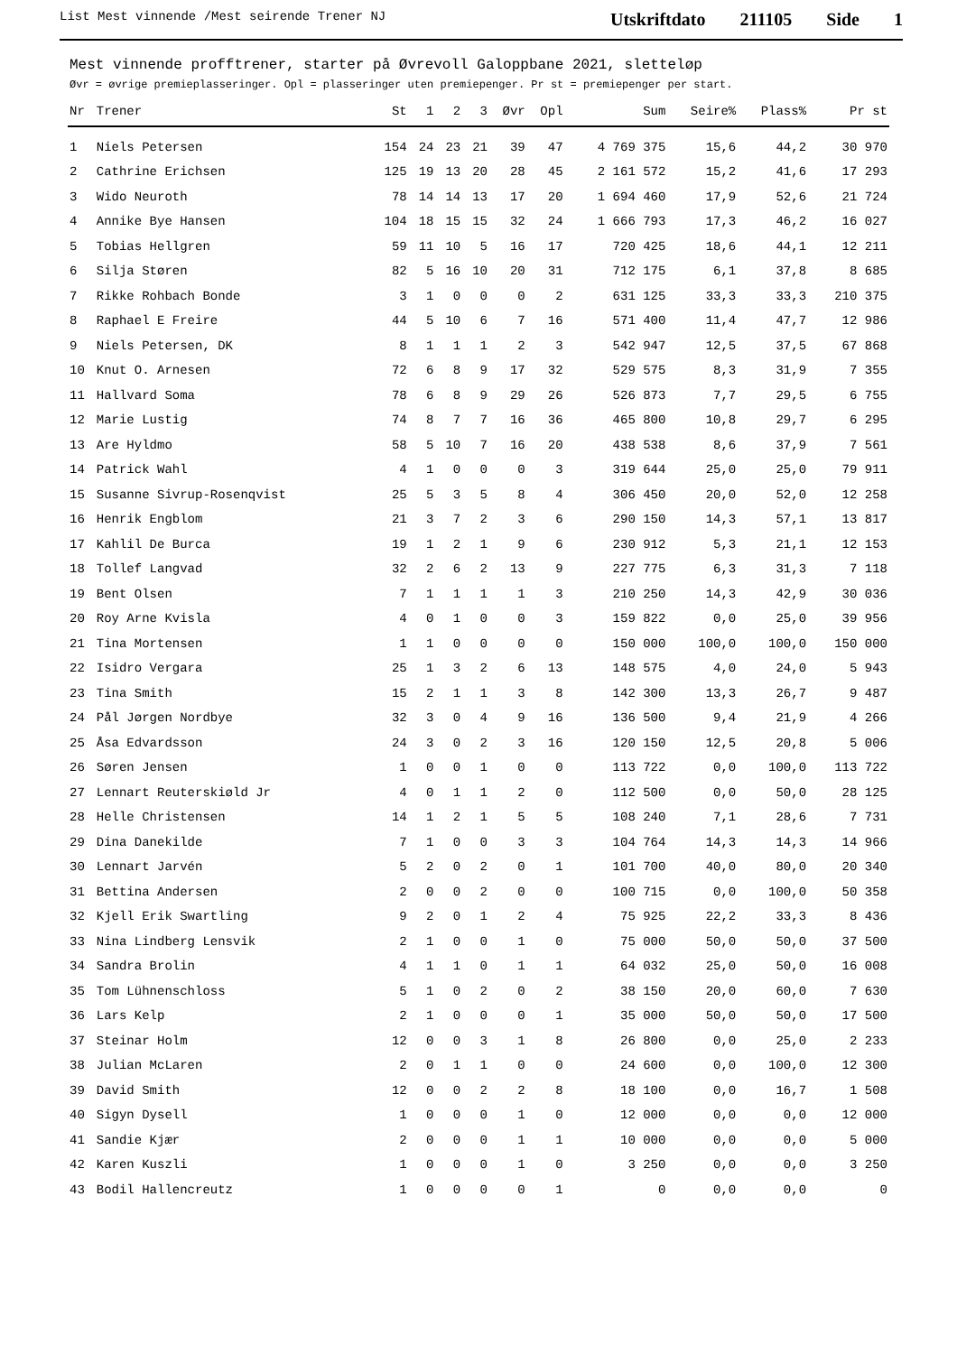List Mest vinnende /Mest seirende Trener NJ
Utskriftdato 211105 Side 1
Mest vinnende profftrener, starter på Øvrevoll Galoppbane 2021, sletteløp
Øvr = øvrige premieplasseringer. Opl = plasseringer uten premiepenger. Pr st = premiepenger per start.
| Nr | Trener | St | 1 | 2 | 3 | Øvr | Opl | Sum | Seire% | Plass% | Pr st |
| --- | --- | --- | --- | --- | --- | --- | --- | --- | --- | --- | --- |
| 1 | Niels Petersen | 154 | 24 | 23 | 21 | 39 | 47 | 4 769 375 | 15,6 | 44,2 | 30 970 |
| 2 | Cathrine Erichsen | 125 | 19 | 13 | 20 | 28 | 45 | 2 161 572 | 15,2 | 41,6 | 17 293 |
| 3 | Wido Neuroth | 78 | 14 | 14 | 13 | 17 | 20 | 1 694 460 | 17,9 | 52,6 | 21 724 |
| 4 | Annike Bye Hansen | 104 | 18 | 15 | 15 | 32 | 24 | 1 666 793 | 17,3 | 46,2 | 16 027 |
| 5 | Tobias Hellgren | 59 | 11 | 10 | 5 | 16 | 17 | 720 425 | 18,6 | 44,1 | 12 211 |
| 6 | Silja Støren | 82 | 5 | 16 | 10 | 20 | 31 | 712 175 | 6,1 | 37,8 | 8 685 |
| 7 | Rikke Rohbach Bonde | 3 | 1 | 0 | 0 | 0 | 2 | 631 125 | 33,3 | 33,3 | 210 375 |
| 8 | Raphael E Freire | 44 | 5 | 10 | 6 | 7 | 16 | 571 400 | 11,4 | 47,7 | 12 986 |
| 9 | Niels Petersen, DK | 8 | 1 | 1 | 1 | 2 | 3 | 542 947 | 12,5 | 37,5 | 67 868 |
| 10 | Knut O. Arnesen | 72 | 6 | 8 | 9 | 17 | 32 | 529 575 | 8,3 | 31,9 | 7 355 |
| 11 | Hallvard Soma | 78 | 6 | 8 | 9 | 29 | 26 | 526 873 | 7,7 | 29,5 | 6 755 |
| 12 | Marie Lustig | 74 | 8 | 7 | 7 | 16 | 36 | 465 800 | 10,8 | 29,7 | 6 295 |
| 13 | Are Hyldmo | 58 | 5 | 10 | 7 | 16 | 20 | 438 538 | 8,6 | 37,9 | 7 561 |
| 14 | Patrick Wahl | 4 | 1 | 0 | 0 | 0 | 3 | 319 644 | 25,0 | 25,0 | 79 911 |
| 15 | Susanne Sivrup-Rosenqvist | 25 | 5 | 3 | 5 | 8 | 4 | 306 450 | 20,0 | 52,0 | 12 258 |
| 16 | Henrik Engblom | 21 | 3 | 7 | 2 | 3 | 6 | 290 150 | 14,3 | 57,1 | 13 817 |
| 17 | Kahlil De Burca | 19 | 1 | 2 | 1 | 9 | 6 | 230 912 | 5,3 | 21,1 | 12 153 |
| 18 | Tollef Langvad | 32 | 2 | 6 | 2 | 13 | 9 | 227 775 | 6,3 | 31,3 | 7 118 |
| 19 | Bent Olsen | 7 | 1 | 1 | 1 | 1 | 3 | 210 250 | 14,3 | 42,9 | 30 036 |
| 20 | Roy Arne Kvisla | 4 | 0 | 1 | 0 | 0 | 3 | 159 822 | 0,0 | 25,0 | 39 956 |
| 21 | Tina Mortensen | 1 | 1 | 0 | 0 | 0 | 0 | 150 000 | 100,0 | 100,0 | 150 000 |
| 22 | Isidro Vergara | 25 | 1 | 3 | 2 | 6 | 13 | 148 575 | 4,0 | 24,0 | 5 943 |
| 23 | Tina Smith | 15 | 2 | 1 | 1 | 3 | 8 | 142 300 | 13,3 | 26,7 | 9 487 |
| 24 | Pål Jørgen Nordbye | 32 | 3 | 0 | 4 | 9 | 16 | 136 500 | 9,4 | 21,9 | 4 266 |
| 25 | Åsa Edvardsson | 24 | 3 | 0 | 2 | 3 | 16 | 120 150 | 12,5 | 20,8 | 5 006 |
| 26 | Søren Jensen | 1 | 0 | 0 | 1 | 0 | 0 | 113 722 | 0,0 | 100,0 | 113 722 |
| 27 | Lennart Reuterskiøld Jr | 4 | 0 | 1 | 1 | 2 | 0 | 112 500 | 0,0 | 50,0 | 28 125 |
| 28 | Helle Christensen | 14 | 1 | 2 | 1 | 5 | 5 | 108 240 | 7,1 | 28,6 | 7 731 |
| 29 | Dina Danekilde | 7 | 1 | 0 | 0 | 3 | 3 | 104 764 | 14,3 | 14,3 | 14 966 |
| 30 | Lennart Jarvén | 5 | 2 | 0 | 2 | 0 | 1 | 101 700 | 40,0 | 80,0 | 20 340 |
| 31 | Bettina Andersen | 2 | 0 | 0 | 2 | 0 | 0 | 100 715 | 0,0 | 100,0 | 50 358 |
| 32 | Kjell Erik Swartling | 9 | 2 | 0 | 1 | 2 | 4 | 75 925 | 22,2 | 33,3 | 8 436 |
| 33 | Nina Lindberg Lensvik | 2 | 1 | 0 | 0 | 1 | 0 | 75 000 | 50,0 | 50,0 | 37 500 |
| 34 | Sandra Brolin | 4 | 1 | 1 | 0 | 1 | 1 | 64 032 | 25,0 | 50,0 | 16 008 |
| 35 | Tom Lühnenschloss | 5 | 1 | 0 | 2 | 0 | 2 | 38 150 | 20,0 | 60,0 | 7 630 |
| 36 | Lars Kelp | 2 | 1 | 0 | 0 | 0 | 1 | 35 000 | 50,0 | 50,0 | 17 500 |
| 37 | Steinar Holm | 12 | 0 | 0 | 3 | 1 | 8 | 26 800 | 0,0 | 25,0 | 2 233 |
| 38 | Julian McLaren | 2 | 0 | 1 | 1 | 0 | 0 | 24 600 | 0,0 | 100,0 | 12 300 |
| 39 | David Smith | 12 | 0 | 0 | 2 | 2 | 8 | 18 100 | 0,0 | 16,7 | 1 508 |
| 40 | Sigyn Dysell | 1 | 0 | 0 | 0 | 1 | 0 | 12 000 | 0,0 | 0,0 | 12 000 |
| 41 | Sandie Kjær | 2 | 0 | 0 | 0 | 1 | 1 | 10 000 | 0,0 | 0,0 | 5 000 |
| 42 | Karen Kuszli | 1 | 0 | 0 | 0 | 1 | 0 | 3 250 | 0,0 | 0,0 | 3 250 |
| 43 | Bodil Hallencreutz | 1 | 0 | 0 | 0 | 0 | 1 | 0 | 0,0 | 0,0 | 0 |